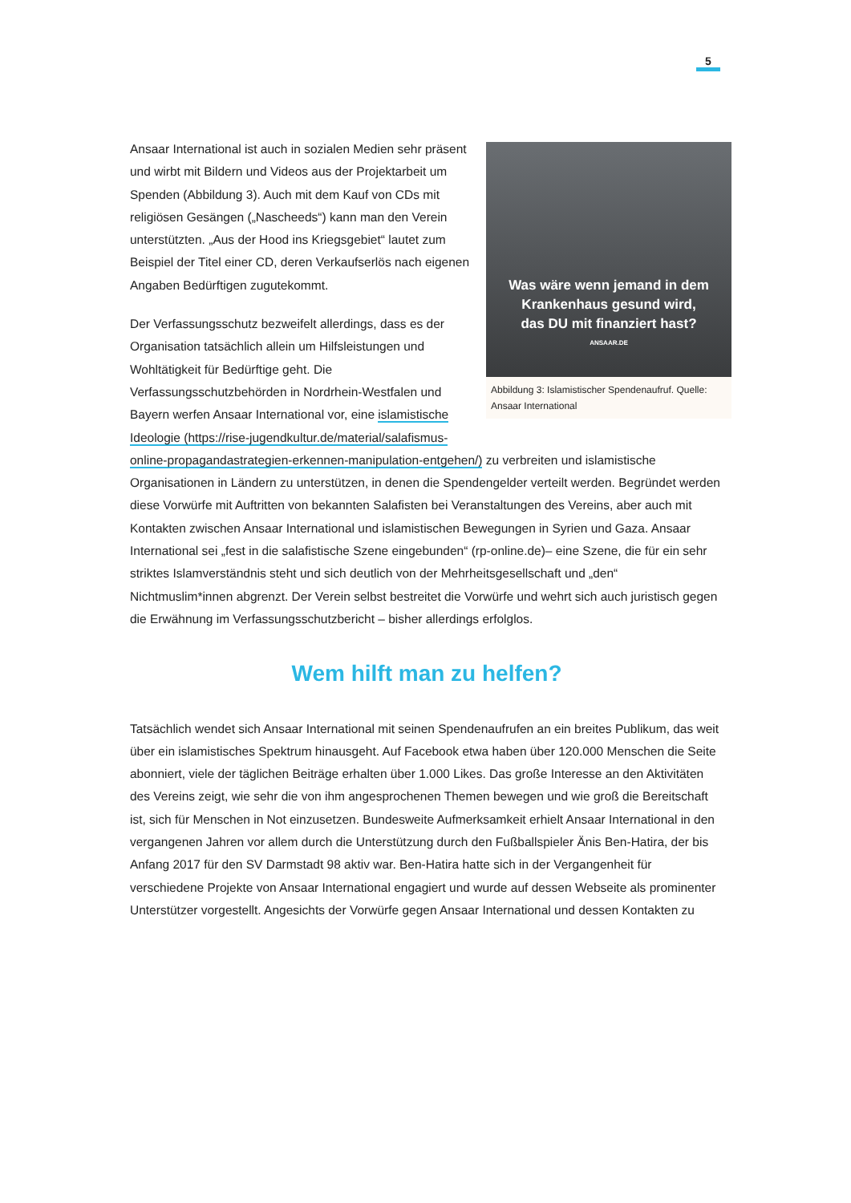5
Was wäre wenn jemand in dem
Krankenhaus gesund wird,
das DU mit finanziert hast?
ANSAAR.DE
Abbildung 3: Islamistischer Spendenaufruf. Quelle: Ansaar International
Ansaar International ist auch in sozialen Medien sehr präsent und wirbt mit Bildern und Videos aus der Projektarbeit um Spenden (Abbildung 3). Auch mit dem Kauf von CDs mit religiösen Gesängen („Nascheeds“) kann man den Verein unterstützten. „Aus der Hood ins Kriegsgebiet“ lautet zum Beispiel der Titel einer CD, deren Verkaufserlös nach eigenen Angaben Bedürftigen zugutekommt.
Der Verfassungsschutz bezweifelt allerdings, dass es der Organisation tatsächlich allein um Hilfsleistungen und Wohltätigkeit für Bedürftige geht. Die Verfassungsschutzbehörden in Nordrhein-Westfalen und Bayern werfen Ansaar International vor, eine islamistische Ideologie (https://rise-jugendkultur.de/material/salafismus-online-propagandastrategien-erkennen-manipulation-entgehen/) zu verbreiten und islamistische Organisationen in Ländern zu unterstützen, in denen die Spendengelder verteilt werden. Begründet werden diese Vorwürfe mit Auftritten von bekannten Salafisten bei Veranstaltungen des Vereins, aber auch mit Kontakten zwischen Ansaar International und islamistischen Bewegungen in Syrien und Gaza. Ansaar International sei „fest in die salafistische Szene eingebunden“ (rp-online.de)– eine Szene, die für ein sehr striktes Islamverständnis steht und sich deutlich von der Mehrheitsgesellschaft und „den“ Nichtmuslim*innen abgrenzt. Der Verein selbst bestreitet die Vorwürfe und wehrt sich auch juristisch gegen die Erwähnung im Verfassungsschutzbericht – bisher allerdings erfolglos.
Wem hilft man zu helfen?
Tatsächlich wendet sich Ansaar International mit seinen Spendenaufrufen an ein breites Publikum, das weit über ein islamistisches Spektrum hinausgeht. Auf Facebook etwa haben über 120.000 Menschen die Seite abonniert, viele der täglichen Beiträge erhalten über 1.000 Likes. Das große Interesse an den Aktivitäten des Vereins zeigt, wie sehr die von ihm angesprochenen Themen bewegen und wie groß die Bereitschaft ist, sich für Menschen in Not einzusetzen. Bundesweite Aufmerksamkeit erhielt Ansaar International in den vergangenen Jahren vor allem durch die Unterstützung durch den Fußballspieler Änis Ben-Hatira, der bis Anfang 2017 für den SV Darmstadt 98 aktiv war. Ben-Hatira hatte sich in der Vergangenheit für verschiedene Projekte von Ansaar International engagiert und wurde auf dessen Webseite als prominenter Unterstützer vorgestellt. Angesichts der Vorwürfe gegen Ansaar International und dessen Kontakten zu